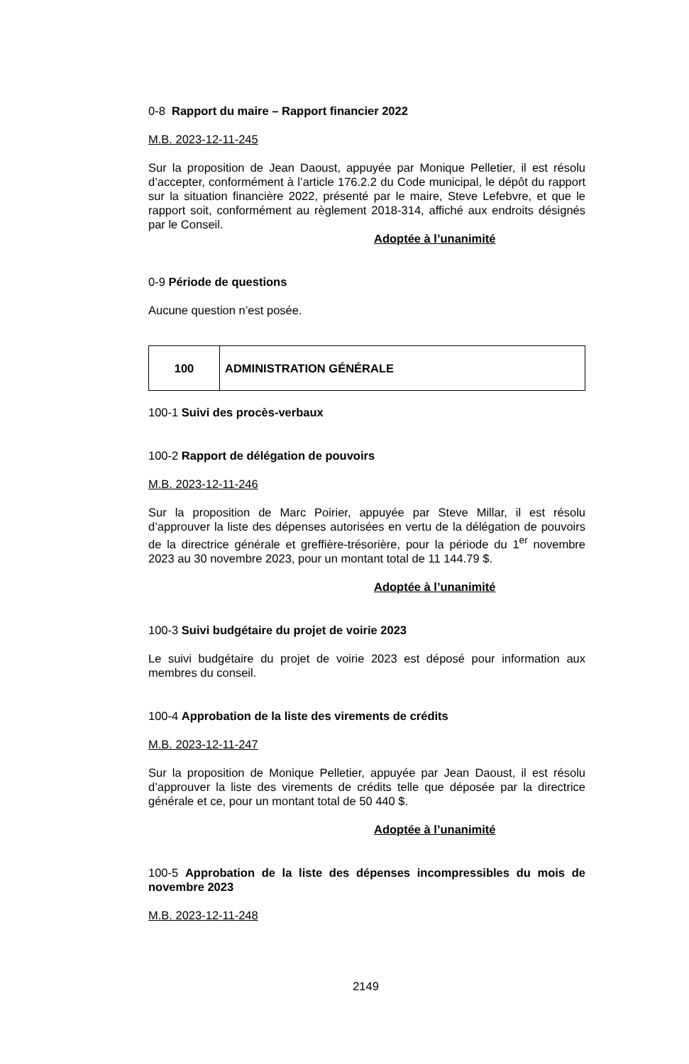0-8 Rapport du maire – Rapport financier 2022
M.B. 2023-12-11-245
Sur la proposition de Jean Daoust, appuyée par Monique Pelletier, il est résolu d’accepter, conformément à l’article 176.2.2 du Code municipal, le dépôt du rapport sur la situation financière 2022, présenté par le maire, Steve Lefebvre, et que le rapport soit, conformément au règlement 2018-314, affiché aux endroits désignés par le Conseil.
Adoptée à l’unanimité
0-9 Période de questions
Aucune question n’est posée.
| 100 | ADMINISTRATION GÉNÉRALE |
100-1 Suivi des procès-verbaux
100-2 Rapport de délégation de pouvoirs
M.B. 2023-12-11-246
Sur la proposition de Marc Poirier, appuyée par Steve Millar, il est résolu d’approuver la liste des dépenses autorisées en vertu de la délégation de pouvoirs de la directrice générale et greffière-trésorière, pour la période du 1<sup>er</sup> novembre 2023 au 30 novembre 2023, pour un montant total de 11 144.79 $.
Adoptée à l’unanimité
100-3 Suivi budgétaire du projet de voirie 2023
Le suivi budgétaire du projet de voirie 2023 est déposé pour information aux membres du conseil.
100-4 Approbation de la liste des virements de crédits
M.B. 2023-12-11-247
Sur la proposition de Monique Pelletier, appuyée par Jean Daoust, il est résolu d’approuver la liste des virements de crédits telle que déposée par la directrice générale et ce, pour un montant total de 50 440 $.
Adoptée à l’unanimité
100-5 Approbation de la liste des dépenses incompressibles du mois de novembre 2023
M.B. 2023-12-11-248
2149